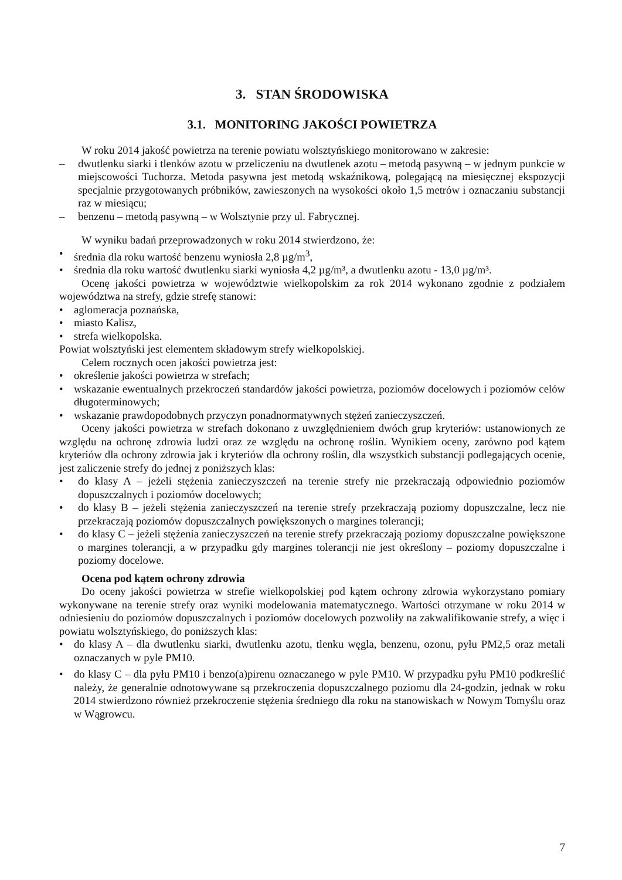3. STAN ŚRODOWISKA
3.1. MONITORING JAKOŚCI POWIETRZA
W roku 2014 jakość powietrza na terenie powiatu wolsztyńskiego monitorowano w zakresie:
– dwutlenku siarki i tlenków azotu w przeliczeniu na dwutlenek azotu – metodą pasywną – w jednym punkcie w miejscowości Tuchorza. Metoda pasywna jest metodą wskaźnikową, polegającą na miesięcznej ekspozycji specjalnie przygotowanych próbników, zawieszonych na wysokości około 1,5 metrów i oznaczaniu substancji raz w miesiącu;
– benzenu – metodą pasywną – w Wolsztynie przy ul. Fabrycznej.
W wyniku badań przeprowadzonych w roku 2014 stwierdzono, że:
• średnia dla roku wartość benzenu wyniosła 2,8 µg/m<sup>3</sup>,
• średnia dla roku wartość dwutlenku siarki wyniosła 4,2 µg/m³, a dwutlenku azotu - 13,0 µg/m³.
Ocenę jakości powietrza w województwie wielkopolskim za rok 2014 wykonano zgodnie z podziałem województwa na strefy, gdzie strefę stanowi:
• aglomeracja poznańska,
• miasto Kalisz,
• strefa wielkopolska.
Powiat wolsztyński jest elementem składowym strefy wielkopolskiej.
Celem rocznych ocen jakości powietrza jest:
• określenie jakości powietrza w strefach;
• wskazanie ewentualnych przekroczeń standardów jakości powietrza, poziomów docelowych i poziomów celów długoterminowych;
• wskazanie prawdopodobnych przyczyn ponadnormatywnych stężeń zanieczyszczeń.
Oceny jakości powietrza w strefach dokonano z uwzględnieniem dwóch grup kryteriów: ustanowionych ze względu na ochronę zdrowia ludzi oraz ze względu na ochronę roślin. Wynikiem oceny, zarówno pod kątem kryteriów dla ochrony zdrowia jak i kryteriów dla ochrony roślin, dla wszystkich substancji podlegających ocenie, jest zaliczenie strefy do jednej z poniższych klas:
• do klasy A – jeżeli stężenia zanieczyszczeń na terenie strefy nie przekraczają odpowiednio poziomów dopuszczalnych i poziomów docelowych;
• do klasy B – jeżeli stężenia zanieczyszczeń na terenie strefy przekraczają poziomy dopuszczalne, lecz nie przekraczają poziomów dopuszczalnych powiększonych o margines tolerancji;
• do klasy C – jeżeli stężenia zanieczyszczeń na terenie strefy przekraczają poziomy dopuszczalne powiększone o margines tolerancji, a w przypadku gdy margines tolerancji nie jest określony – poziomy dopuszczalne i poziomy docelowe.
Ocena pod kątem ochrony zdrowia
Do oceny jakości powietrza w strefie wielkopolskiej pod kątem ochrony zdrowia wykorzystano pomiary wykonywane na terenie strefy oraz wyniki modelowania matematycznego. Wartości otrzymane w roku 2014 w odniesieniu do poziomów dopuszczalnych i poziomów docelowych pozwoliły na zakwalifikowanie strefy, a więc i powiatu wolsztyńskiego, do poniższych klas:
• do klasy A – dla dwutlenku siarki, dwutlenku azotu, tlenku węgla, benzenu, ozonu, pyłu PM2,5 oraz metali oznaczanych w pyle PM10.
• do klasy C – dla pyłu PM10 i benzo(a)pirenu oznaczanego w pyle PM10. W przypadku pyłu PM10 podkreślić należy, że generalnie odnotowywane są przekroczenia dopuszczalnego poziomu dla 24-godzin, jednak w roku 2014 stwierdzono również przekroczenie stężenia średniego dla roku na stanowiskach w Nowym Tomyślu oraz w Wągrowcu.
7